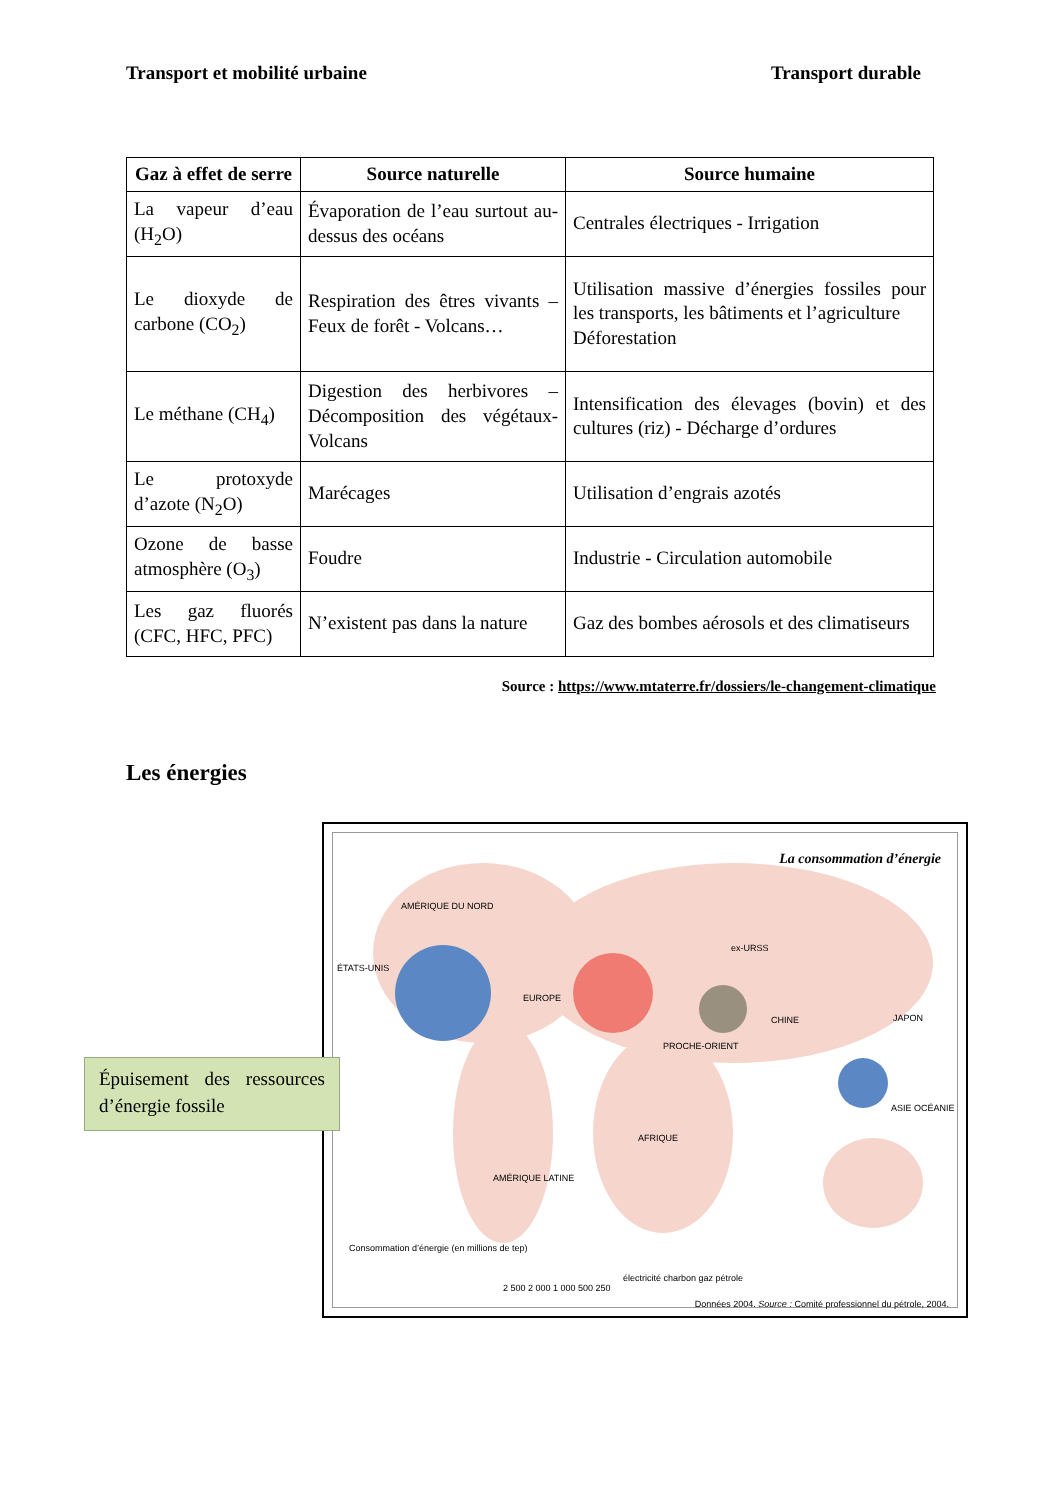Transport et mobilité urbaine Transport durable
| Gaz à effet de serre | Source naturelle | Source humaine |
| --- | --- | --- |
| La vapeur d’eau (H<sub>2</sub>O) | Évaporation de l’eau surtout au-dessus des océans | Centrales électriques - Irrigation |
| Le dioxyde de carbone (CO<sub>2</sub>) | Respiration des êtres vivants – Feux de forêt - Volcans… | Utilisation massive d’énergies fossiles pour les transports, les bâtiments et l’agriculture Déforestation |
| Le méthane (CH<sub>4</sub>) | Digestion des herbivores – Décomposition des végétaux- Volcans | Intensification des élevages (bovin) et des cultures (riz) - Décharge d’ordures |
| Le protoxyde d’azote (N<sub>2</sub>O) | Marécages | Utilisation d’engrais azotés |
| Ozone de basse atmosphère (O<sub>3</sub>) | Foudre | Industrie - Circulation automobile |
| Les gaz fluorés (CFC, HFC, PFC) | N’existent pas dans la nature | Gaz des bombes aérosols et des climatiseurs |
Source : https://www.mtaterre.fr/dossiers/le-changement-climatique
Les énergies
La consommation d’énergie
AMÉRIQUE DU NORD
ÉTATS-UNIS
EUROPE
ex-URSS
JAPON
CHINE
PROCHE-ORIENT
ASIE OCÉANIE
AFRIQUE
AMÉRIQUE LATINE
Consommation d’énergie (en millions de tep)
2 500 2 000 1 000 500 250
électricité charbon gaz pétrole
Données 2004. Source : Comité professionnel du pétrole, 2004.
Épuisement des ressources d’énergie fossile